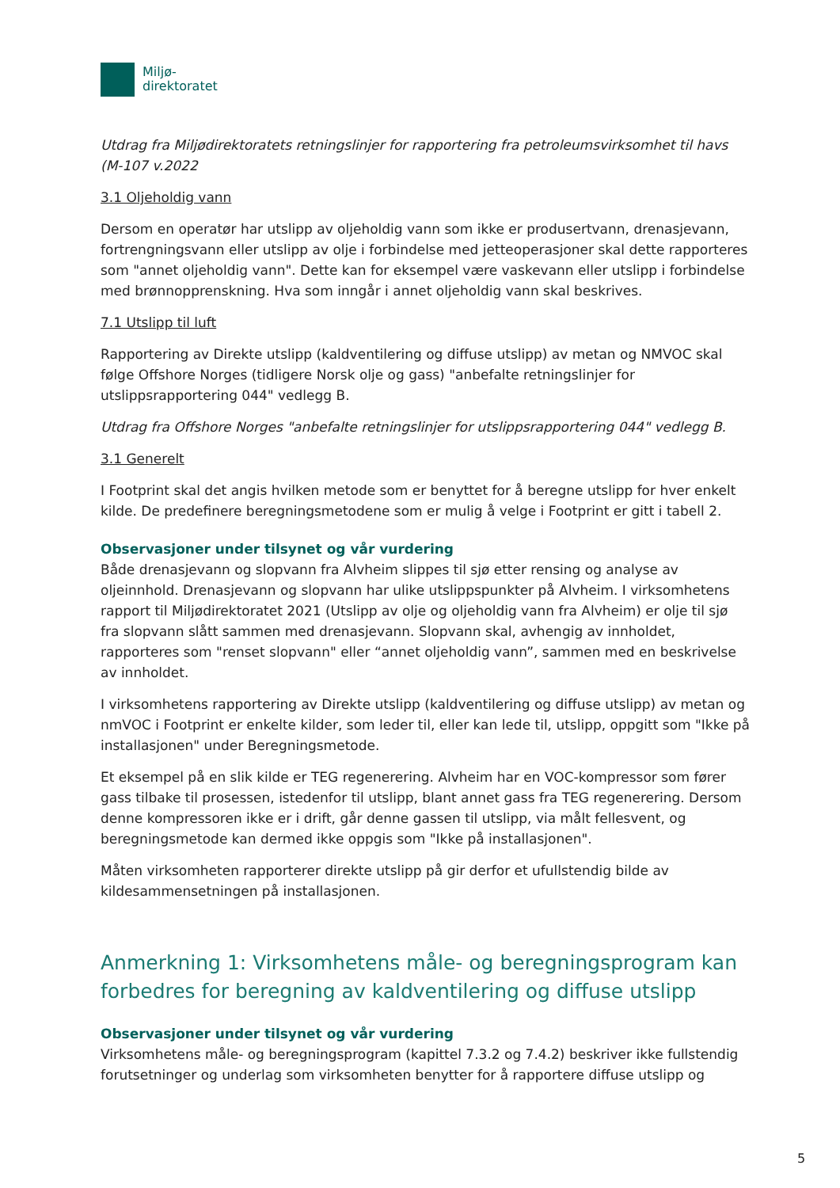Miljø-
direktoratet
Utdrag fra Miljødirektoratets retningslinjer for rapportering fra petroleumsvirksomhet til havs (M-107 v.2022
3.1 Oljeholdig vann
Dersom en operatør har utslipp av oljeholdig vann som ikke er produsertvann, drenasjevann, fortrengningsvann eller utslipp av olje i forbindelse med jetteoperasjoner skal dette rapporteres som "annet oljeholdig vann". Dette kan for eksempel være vaskevann eller utslipp i forbindelse med brønnopprenskning. Hva som inngår i annet oljeholdig vann skal beskrives.
7.1 Utslipp til luft
Rapportering av Direkte utslipp (kaldventilering og diffuse utslipp) av metan og NMVOC skal følge Offshore Norges (tidligere Norsk olje og gass) "anbefalte retningslinjer for utslippsrapportering 044" vedlegg B.
Utdrag fra Offshore Norges "anbefalte retningslinjer for utslippsrapportering 044" vedlegg B.
3.1 Generelt
I Footprint skal det angis hvilken metode som er benyttet for å beregne utslipp for hver enkelt kilde. De predefinere beregningsmetodene som er mulig å velge i Footprint er gitt i tabell 2.
Observasjoner under tilsynet og vår vurdering
Både drenasjevann og slopvann fra Alvheim slippes til sjø etter rensing og analyse av oljeinnhold. Drenasjevann og slopvann har ulike utslippspunkter på Alvheim. I virksomhetens rapport til Miljødirektoratet 2021 (Utslipp av olje og oljeholdig vann fra Alvheim) er olje til sjø fra slopvann slått sammen med drenasjevann. Slopvann skal, avhengig av innholdet, rapporteres som "renset slopvann" eller “annet oljeholdig vann”, sammen med en beskrivelse av innholdet.
I virksomhetens rapportering av Direkte utslipp (kaldventilering og diffuse utslipp) av metan og nmVOC i Footprint er enkelte kilder, som leder til, eller kan lede til, utslipp, oppgitt som "Ikke på installasjonen" under Beregningsmetode.
Et eksempel på en slik kilde er TEG regenerering. Alvheim har en VOC-kompressor som fører gass tilbake til prosessen, istedenfor til utslipp, blant annet gass fra TEG regenerering. Dersom denne kompressoren ikke er i drift, går denne gassen til utslipp, via målt fellesvent, og beregningsmetode kan dermed ikke oppgis som "Ikke på installasjonen".
Måten virksomheten rapporterer direkte utslipp på gir derfor et ufullstendig bilde av kildesammensetningen på installasjonen.
Anmerkning 1: Virksomhetens måle- og beregningsprogram kan forbedres for beregning av kaldventilering og diffuse utslipp
Observasjoner under tilsynet og vår vurdering
Virksomhetens måle- og beregningsprogram (kapittel 7.3.2 og 7.4.2) beskriver ikke fullstendig forutsetninger og underlag som virksomheten benytter for å rapportere diffuse utslipp og
5